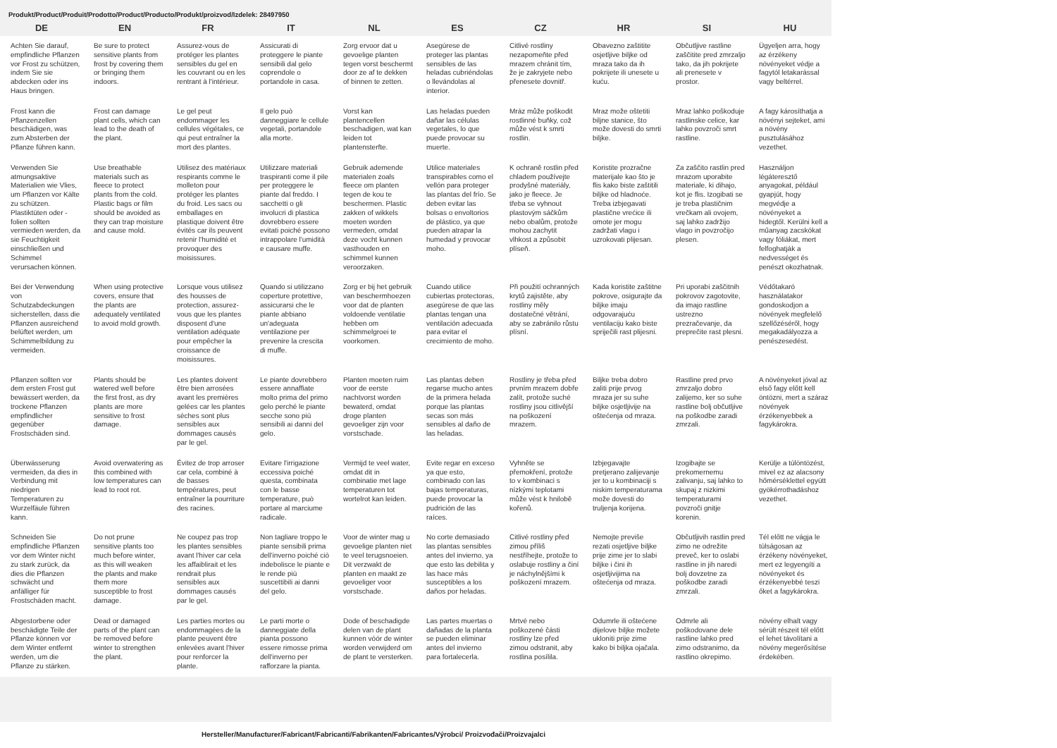Produkt/Product/Produit/Prodotto/Product/Producto/Produkt/proizvod/Izdelek: 28497950
| DE | EN | FR | IT | NL | ES | CZ | HR | SI | HU |
| --- | --- | --- | --- | --- | --- | --- | --- | --- | --- |
| Achten Sie darauf, empfindliche Pflanzen vor Frost zu schützen, indem Sie sie abdecken oder ins Haus bringen. | Be sure to protect sensitive plants from frost by covering them or bringing them indoors. | Assurez-vous de protéger les plantes sensibles du gel en les couvrant ou en les rentrant à l'intérieur. | Assicurati di proteggere le piante sensibili dal gelo coprendole o portandole in casa. | Zorg ervoor dat u gevoelige planten tegen vorst beschermt door ze af te dekken of binnen te zetten. | Asegúrese de proteger las plantas sensibles de las heladas cubriéndolas o llevándolas al interior. | Citlivé rostliny nezapomeňte před mrazem chránit tím, že je zakryjete nebo přenesete dovnitř. | Obavezno zaštitite osjetljive biljke od mraza tako da ih pokrijete ili unesete u kuću. | Občutljive rastline zaščitite pred zmrzaljo tako, da jih pokrijete ali prenesete v prostor. | Ügyeljen arra, hogy az érzékeny növényeket védje a fagytól letakarással vagy beltérrel. |
| Frost kann die Pflanzenzellen beschädigen, was zum Absterben der Pflanze führen kann. | Frost can damage plant cells, which can lead to the death of the plant. | Le gel peut endommager les cellules végétales, ce qui peut entraîner la mort des plantes. | Il gelo può danneggiare le cellule vegetali, portandole alla morte. | Vorst kan plantencellen beschadigen, wat kan leiden tot plantensterfte. | Las heladas pueden dañar las células vegetales, lo que puede provocar su muerte. | Mráz může poškodit rostlinné buňky, což může vést k smrti rostlin. | Mraz može oštetiti biljne stanice, što može dovesti do smrti biljke. | Mraz lahko poškoduje rastlinske celice, kar lahko povzroči smrt rastline. | A fagy károsíthatja a növényi sejteket, ami a növény pusztulásához vezethet. |
| Verwenden Sie atmungsaktive Materialien wie Vlies, um Pflanzen vor Kälte zu schützen. Plastiktüten oder -folien sollten vermieden werden, da sie Feuchtigkeit einschließen und Schimmel verursachen können. | Use breathable materials such as fleece to protect plants from the cold. Plastic bags or film should be avoided as they can trap moisture and cause mold. | Utilisez des matériaux respirants comme le molleton pour protéger les plantes du froid. Les sacs ou emballages en plastique doivent être évités car ils peuvent retenir l'humidité et provoquer des moisissures. | Utilizzare materiali traspiranti come il pile per proteggere le piante dal freddo. I sacchetti o gli involucri di plastica dovrebbero essere evitati poiché possono intrappolare l'umidità e causare muffe. | Gebruik ademende materialen zoals fleece om planten tegen de kou te beschermen. Plastic zakken of wikkels moeten worden vermeden, omdat deze vocht kunnen vasthouden en schimmel kunnen veroorzaken. | Utilice materiales transpirables como el vellón para proteger las plantas del frío. Se deben evitar las bolsas o envoltorios de plástico, ya que pueden atrapar la humedad y provocar moho. | K ochraně rostlin před chladem používejte prodyšné materiály, jako je fleece. Je třeba se vyhnout plastovým sáčkům nebo obalům, protože mohou zachytit vlhkost a způsobit plíseň. | Koristite prozračne materijale kao što je flis kako biste zaštitili biljke od hladnoće. Treba izbjegavati plastične vrećice ili omote jer mogu zadržati vlagu i uzrokovati plijesan. | Za zaščito rastlin pred mrazom uporabite materiale, ki dihajo, kot je flis. Izogibati se je treba plastičnim vrečkam ali ovojem, saj lahko zadržijo vlago in povzročijo plesen. | Használjon légáteresztő anyagokat, például gyapjút, hogy megvédje a növényeket a hidegtől. Kerülni kell a műanyag zacskókat vagy fóliákat, mert felfoghatják a nedvességet és penészt okozhatnak. |
| Bei der Verwendung von Schutzabdeckungen sicherstellen, dass die Pflanzen ausreichend belüftet werden, um Schimmelbildung zu vermeiden. | When using protective covers, ensure that the plants are adequately ventilated to avoid mold growth. | Lorsque vous utilisez des housses de protection, assurez-vous que les plantes disposent d'une ventilation adéquate pour empêcher la croissance de moisissures. | Quando si utilizzano coperture protettive, assicurarsi che le piante abbiano un'adeguata ventilazione per prevenire la crescita di muffe. | Zorg er bij het gebruik van beschermhoezen voor dat de planten voldoende ventilatie hebben om schimmelgroei te voorkomen. | Cuando utilice cubiertas protectoras, asegúrese de que las plantas tengan una ventilación adecuada para evitar el crecimiento de moho. | Při použití ochranných krytů zajistěte, aby rostliny měly dostatečné větrání, aby se zabránilo růstu plísní. | Kada koristite zaštitne pokrove, osigurajte da biljke imaju odgovarajuću ventilaciju kako biste spriječili rast plijesni. | Pri uporabi zaščitnih pokrovov zagotovite, da imajo rastline ustrezno prezračevanje, da preprečite rast plesni. | Védőtakaró használatakor gondoskodjon a növények megfelelő szellőzéséről, hogy megakadályozza a penészesedést. |
| Pflanzen sollten vor dem ersten Frost gut bewässert werden, da trockene Pflanzen empfindlicher gegenüber Frostschäden sind. | Plants should be watered well before the first frost, as dry plants are more sensitive to frost damage. | Les plantes doivent être bien arrosées avant les premières gelées car les plantes sèches sont plus sensibles aux dommages causés par le gel. | Le piante dovrebbero essere annaffiate molto prima del primo gelo perché le piante secche sono più sensibili ai danni del gelo. | Planten moeten ruim voor de eerste nachtvorst worden bewaterd, omdat droge planten gevoeliger zijn voor vorstschade. | Las plantas deben regarse mucho antes de la primera helada porque las plantas secas son más sensibles al daño de las heladas. | Rostliny je třeba před prvním mrazem dobře zalít, protože suché rostliny jsou citlivější na poškození mrazem. | Biljke treba dobro zaliti prije prvog mraza jer su suhe biljke osjetljivije na oštećenja od mraza. | Rastline pred prvo zmrzaljo dobro zalijemo, ker so suhe rastline bolj občutljive na poškodbe zaradi zmrzali. | A növényeket jóval az első fagy előtt kell öntözni, mert a száraz növények érzékenyebbek a fagykárokra. |
| Überwässerung vermeiden, da dies in Verbindung mit niedrigen Temperaturen zu Wurzelfäule führen kann. | Avoid overwatering as this combined with low temperatures can lead to root rot. | Évitez de trop arroser car cela, combiné à de basses températures, peut entraîner la pourriture des racines. | Evitare l'irrigazione eccessiva poiché questa, combinata con le basse temperature, può portare al marciume radicale. | Vermijd te veel water, omdat dit in combinatie met lage temperaturen tot wortelrot kan leiden. | Evite regar en exceso ya que esto, combinado con las bajas temperaturas, puede provocar la pudrición de las raíces. | Vyhněte se přemokření, protože to v kombinaci s nízkými teplotami může vést k hnilobě kořenů. | Izbjegavajte pretjerano zalijevanje jer to u kombinaciji s niskim temperaturama može dovesti do truljenja korijena. | Izogibajte se prekomernemu zalivanju, saj lahko to skupaj z nizkimi temperaturami povzroči gnitje korenin. | Kerülje a túlöntözést, mivel ez az alacsony hőmérséklettel együtt gyökérrothadáshoz vezethet. |
| Schneiden Sie empfindliche Pflanzen vor dem Winter nicht zu stark zurück, da dies die Pflanzen schwächt und anfälliger für Frostschäden macht. | Do not prune sensitive plants too much before winter, as this will weaken the plants and make them more susceptible to frost damage. | Ne coupez pas trop les plantes sensibles avant l'hiver car cela les affaiblirait et les rendrait plus sensibles aux dommages causés par le gel. | Non tagliare troppo le piante sensibili prima dell'inverno poiché ciò indebolisce le piante e le rende più suscettibili ai danni del gelo. | Voor de winter mag u gevoelige planten niet te veel terugsnoeien. Dit verzwakt de planten en maakt ze gevoeliger voor vorstschade. | No corte demasiado las plantas sensibles antes del invierno, ya que esto las debilita y las hace más susceptibles a los daños por heladas. | Citlivé rostliny před zimou příliš nestříhejte, protože to oslabuje rostliny a činí je náchylnějšími k poškození mrazem. | Nemojte previše rezati osjetljive biljke prije zime jer to slabi biljke i čini ih osjetljivijima na oštećenja od mraza. | Občutljivih rastlin pred zimo ne odrežite preveč, ker to oslabi rastline in jih naredi bolj dovzetne za poškodbe zaradi zmrzali. | Tél előtt ne vágja le túlságosan az érzékeny növényeket, mert ez legyengíti a növényeket és érzékenyebbé teszi őket a fagykárokra. |
| Abgestorbene oder beschädigte Teile der Pflanze können vor dem Winter entfernt werden, um die Pflanze zu stärken. | Dead or damaged parts of the plant can be removed before winter to strengthen the plant. | Les parties mortes ou endommagées de la plante peuvent être enlevées avant l'hiver pour renforcer la plante. | Le parti morte o danneggiate della pianta possono essere rimosse prima dell'inverno per rafforzare la pianta. | Dode of beschadigde delen van de plant kunnen vóór de winter worden verwijderd om de plant te versterken. | Las partes muertas o dañadas de la planta se pueden eliminar antes del invierno para fortalecerla. | Mrtvé nebo poškozené části rostliny lze před zimou odstranit, aby rostlina posílila. | Odumrle ili oštećene dijelove biljke možete ukloniti prije zime kako bi biljka ojačala. | Odmrle ali poškodovane dele rastline lahko pred zimo odstranimo, da rastlino okrepimo. | növény elhalt vagy sérült részeit tél előtt el lehet távolítani a növény megerősítése érdekében. |
Hersteller/Manufacturer/Fabricant/Fabricanti/Fabrikanten/Fabricantes/Výrobci/ Proizvođači/Proizvajalci